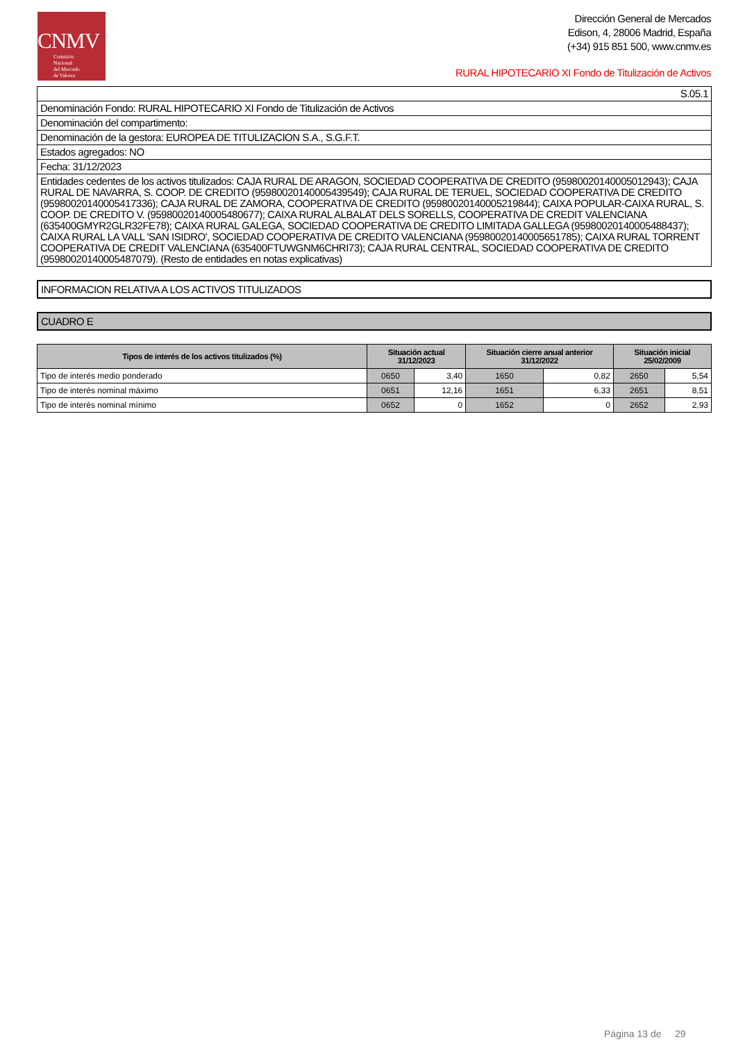CNMV
Comisión
Nacional
del Mercado
de Valores
Dirección General de Mercados
Edison, 4, 28006 Madrid, España
(+34) 915 851 500, www.cnmv.es
RURAL HIPOTECARIO XI Fondo de Titulización de Activos
S.05.1
Denominación Fondo: RURAL HIPOTECARIO XI Fondo de Titulización de Activos
Denominación del compartimento:
Denominación de la gestora: EUROPEA DE TITULIZACION S.A., S.G.F.T.
Estados agregados: NO
Fecha: 31/12/2023
Entidades cedentes de los activos titulizados: CAJA RURAL DE ARAGON, SOCIEDAD COOPERATIVA DE CREDITO (95980020140005012943); CAJA RURAL DE NAVARRA, S. COOP. DE CREDITO (95980020140005439549); CAJA RURAL DE TERUEL, SOCIEDAD COOPERATIVA DE CREDITO (95980020140005417336); CAJA RURAL DE ZAMORA, COOPERATIVA DE CREDITO (95980020140005219844); CAIXA POPULAR-CAIXA RURAL, S. COOP. DE CREDITO V. (95980020140005480677); CAIXA RURAL ALBALAT DELS SORELLS, COOPERATIVA DE CREDIT VALENCIANA (635400GMYR2GLR32FE78); CAIXA RURAL GALEGA, SOCIEDAD COOPERATIVA DE CREDITO LIMITADA GALLEGA (95980020140005488437); CAIXA RURAL LA VALL 'SAN ISIDRO', SOCIEDAD COOPERATIVA DE CREDITO VALENCIANA (95980020140005651785); CAIXA RURAL TORRENT COOPERATIVA DE CREDIT VALENCIANA (635400FTUWGNM6CHRI73); CAJA RURAL CENTRAL, SOCIEDAD COOPERATIVA DE CREDITO (95980020140005487079). (Resto de entidades en notas explicativas)
INFORMACION RELATIVA A LOS ACTIVOS TITULIZADOS
CUADRO E
| Tipos de interés de los activos titulizados (%) | Situación actual 31/12/2023 | | Situación cierre anual anterior 31/12/2022 | | Situación inicial 25/02/2009 | |
| --- | --- | --- | --- | --- | --- | --- |
| Tipo de interés medio ponderado | 0650 | 3,40 | 1650 | 0,82 | 2650 | 5,54 |
| Tipo de interés nominal máximo | 0651 | 12,16 | 1651 | 6,33 | 2651 | 8,51 |
| Tipo de interés nominal mínimo | 0652 | 0 | 1652 | 0 | 2652 | 2,93 |
Página 13 de 29